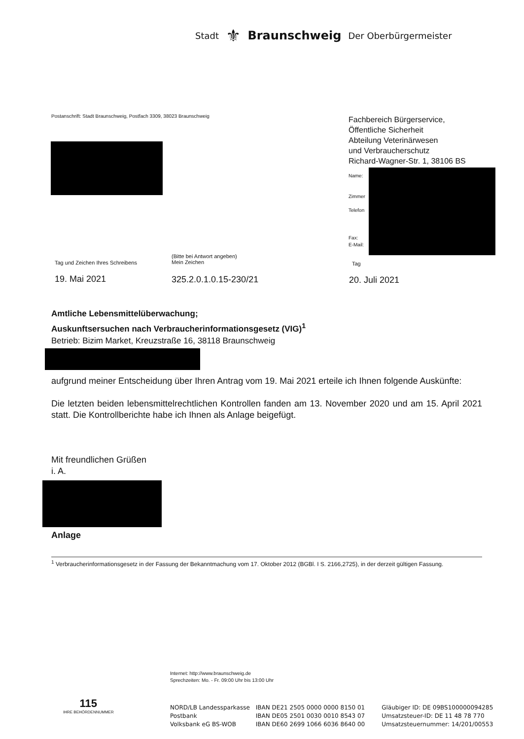Stadt ⚜ Braunschweig Der Oberbürgermeister
Postanschrift: Stadt Braunschweig, Postfach 3309, 38023 Braunschweig
Fachbereich Bürgerservice,
Öffentliche Sicherheit
Abteilung Veterinärwesen
und Verbraucherschutz
Richard-Wagner-Str. 1, 38106 BS
Name:
Zimmer
Telefon
Fax:
E-Mail:
Tag und Zeichen Ihres Schreibens
(Bitte bei Antwort angeben)
Mein Zeichen
Tag
19. Mai 2021 325.2.0.1.0.15-230/21 20. Juli 2021
Amtliche Lebensmittelüberwachung;
Auskunftsersuchen nach Verbraucherinformationsgesetz (VIG)<sup>1</sup>
Betrieb: Bizim Market, Kreuzstraße 16, 38118 Braunschweig
aufgrund meiner Entscheidung über Ihren Antrag vom 19. Mai 2021 erteile ich Ihnen folgende Auskünfte:
Die letzten beiden lebensmittelrechtlichen Kontrollen fanden am 13. November 2020 und am 15. April 2021 statt. Die Kontrollberichte habe ich Ihnen als Anlage beigefügt.
Mit freundlichen Grüßen
i. A.
Anlage
<sup>1</sup> Verbraucherinformationsgesetz in der Fassung der Bekanntmachung vom 17. Oktober 2012 (BGBl. I S. 2166,2725), in der derzeit gültigen Fassung.
Internet: http://www.braunschweig.de
Sprechzeiten: Mo. - Fr. 09:00 Uhr bis 13:00 Uhr
115
IHRE BEHÖRDENNUMMER
NORD/LB Landessparkasse
Postbank
Volksbank eG BS-WOB
IBAN DE21 2505 0000 0000 8150 01
IBAN DE05 2501 0030 0010 8543 07
IBAN DE60 2699 1066 6036 8640 00
Gläubiger ID: DE 09BS100000094285
Umsatzsteuer-ID: DE 11 48 78 770
Umsatzsteuernummer: 14/201/00553